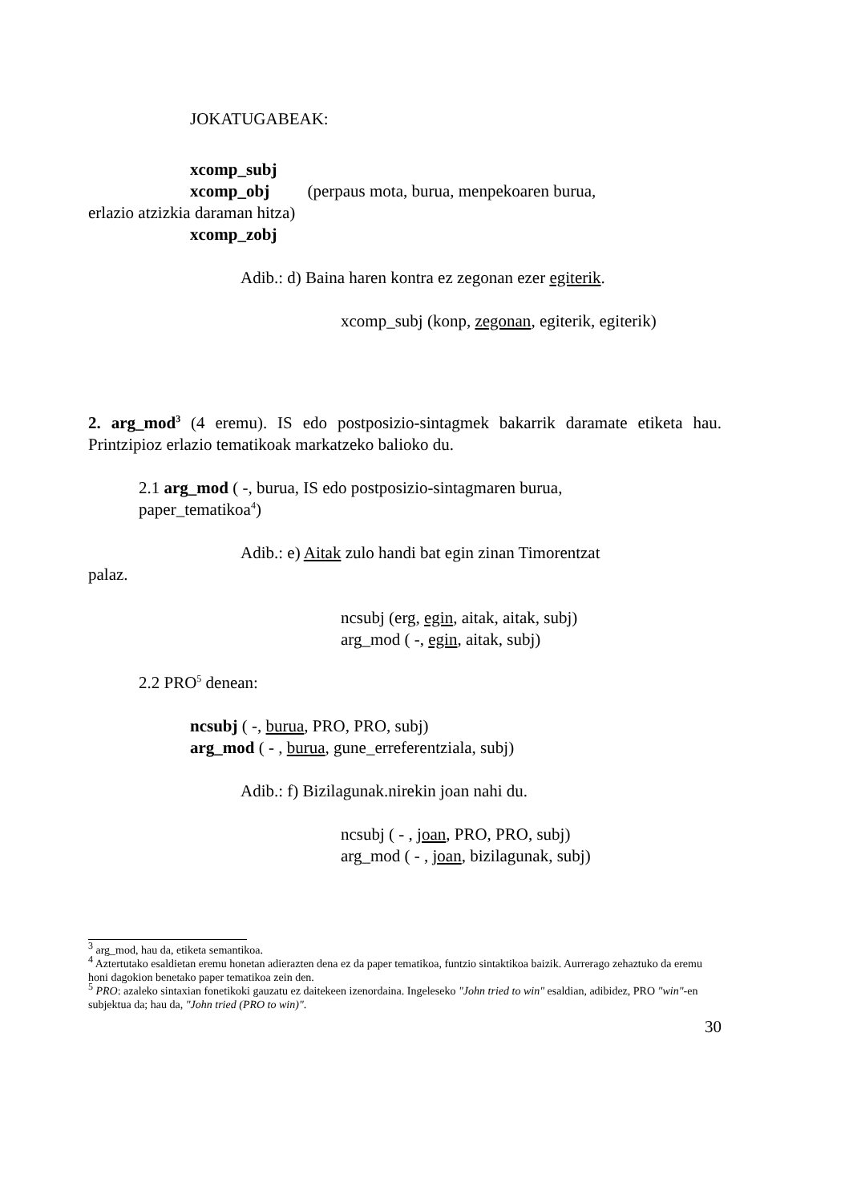JOKATUGABEAK:
xcomp_subj
xcomp_obj (perpaus mota, burua, menpekoaren burua,
erlazio atzizkia daraman hitza)
xcomp_zobj
Adib.: d) Baina haren kontra ez zegonan ezer egiterik.
xcomp_subj (konp, zegonan, egiterik, egiterik)
2. arg_mod<sup>3</sup> (4 eremu). IS edo postposizio-sintagmek bakarrik daramate etiketa hau. Printzipioz erlazio tematikoak markatzeko balioko du.
2.1 arg_mod ( -, burua, IS edo postposizio-sintagmaren burua,
paper_tematikoa<sup>4</sup>)
Adib.: e) Aitak zulo handi bat egin zinan Timorentzat
palaz.
ncsubj (erg, egin, aitak, aitak, subj)
arg_mod ( -, egin, aitak, subj)
2.2 PRO<sup>5</sup> denean:
ncsubj ( -, burua, PRO, PRO, subj)
arg_mod ( - , burua, gune_erreferentziala, subj)
Adib.: f) Bizilagunak.nirekin joan nahi du.
ncsubj ( - , joan, PRO, PRO, subj)
arg_mod ( - , joan, bizilagunak, subj)
<sup>3</sup> arg_mod, hau da, etiketa semantikoa.
<sup>4</sup> Aztertutako esaldietan eremu honetan adierazten dena ez da paper tematikoa, funtzio sintaktikoa baizik. Aurrerago zehaztuko da eremu honi dagokion benetako paper tematikoa zein den.
<sup>5</sup> PRO: azaleko sintaxian fonetikoki gauzatu ez daitekeen izenordaina. Ingeleseko "John tried to win" esaldian, adibidez, PRO "win"-en subjektua da; hau da, "John tried (PRO to win)".
30